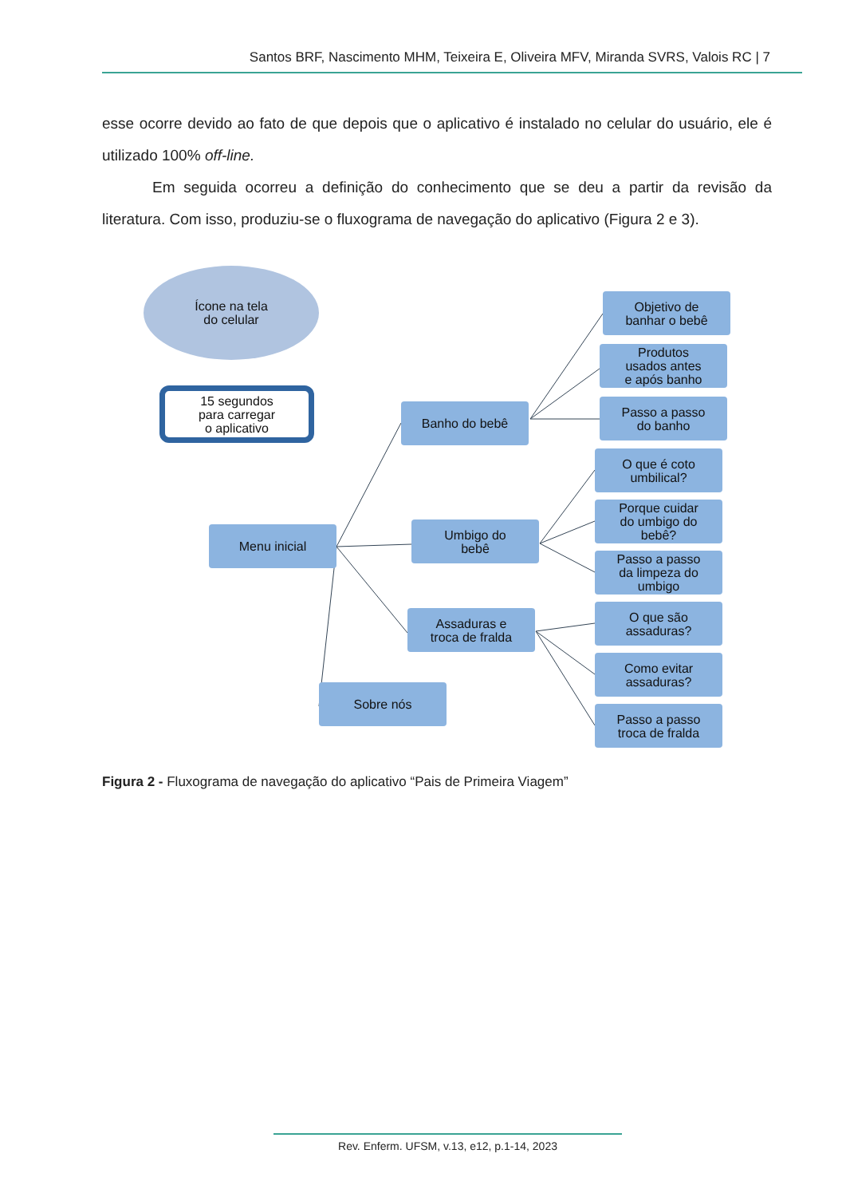Santos BRF, Nascimento MHM, Teixeira E, Oliveira MFV, Miranda SVRS, Valois RC | 7
esse ocorre devido ao fato de que depois que o aplicativo é instalado no celular do usuário, ele é utilizado 100% off-line.
Em seguida ocorreu a definição do conhecimento que se deu a partir da revisão da literatura. Com isso, produziu-se o fluxograma de navegação do aplicativo (Figura 2 e 3).
Ícone na tela
do celular
15 segundos
para carregar
o aplicativo
Menu inicial
Banho do bebê
Umbigo do
bebê
Assaduras e
troca de fralda
Sobre nós
Objetivo de
banhar o bebê
Produtos
usados antes
e após banho
Passo a passo
do banho
O que é coto
umbilical?
Porque cuidar
do umbigo do
bebê?
Passo a passo
da limpeza do
umbigo
O que são
assaduras?
Como evitar
assaduras?
Passo a passo
troca de fralda
Figura 2 - Fluxograma de navegação do aplicativo “Pais de Primeira Viagem”
Rev. Enferm. UFSM, v.13, e12, p.1-14, 2023